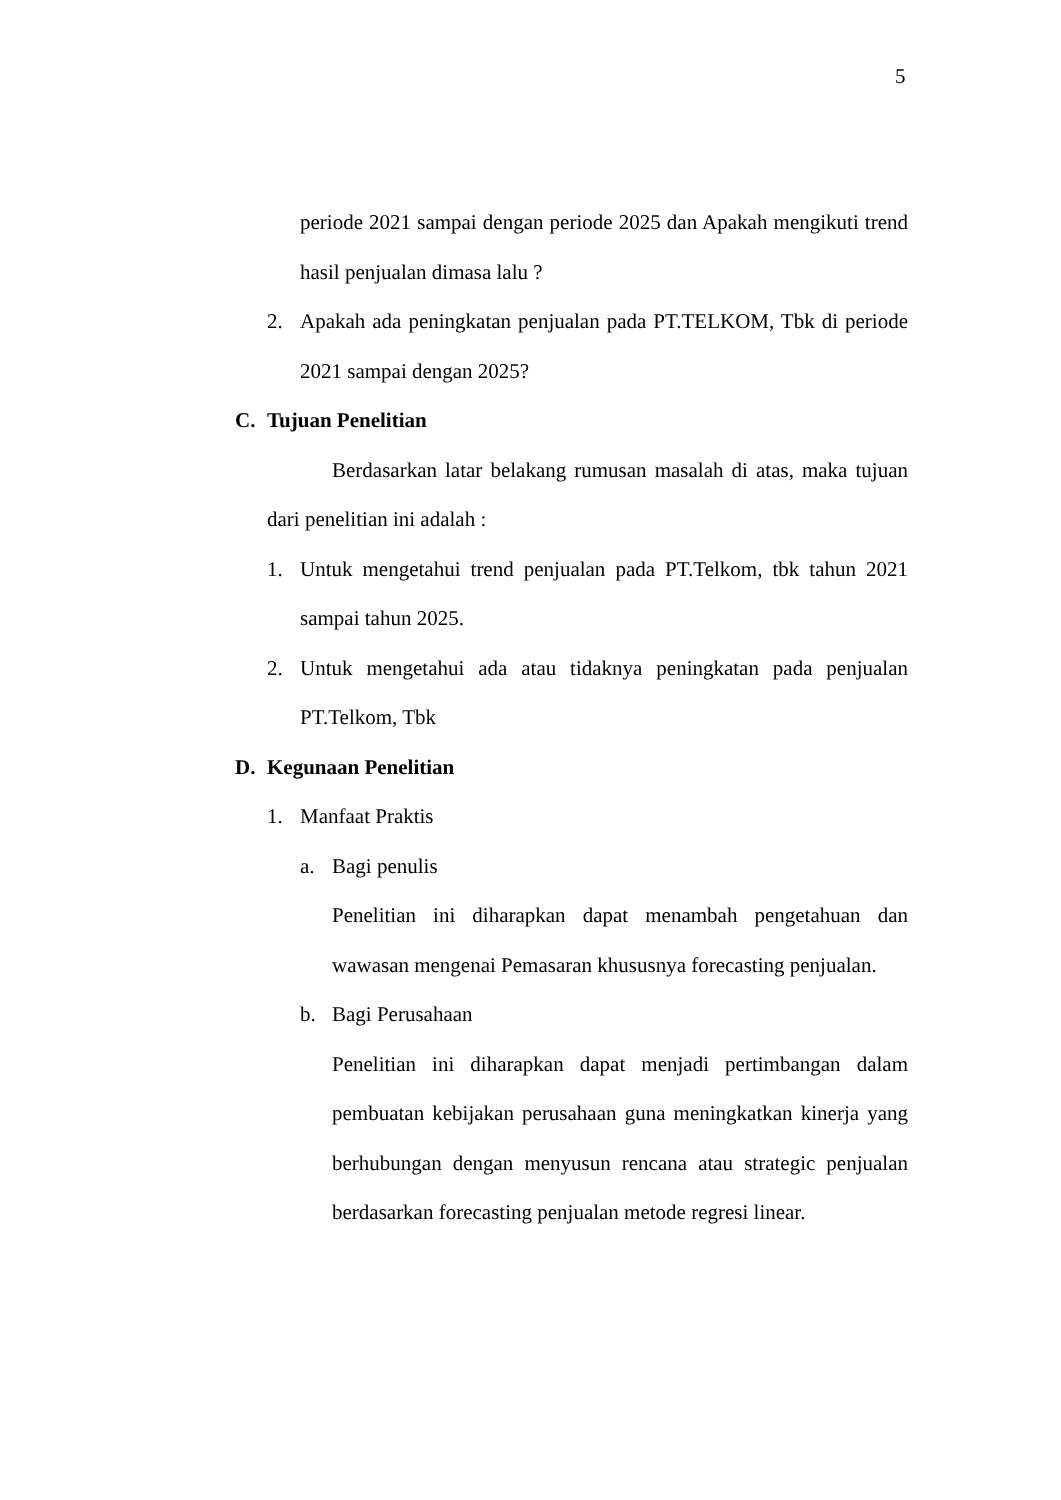5
periode 2021 sampai dengan periode 2025 dan Apakah mengikuti trend hasil penjualan dimasa lalu ?
2. Apakah ada peningkatan penjualan pada PT.TELKOM, Tbk di periode 2021 sampai dengan 2025?
C. Tujuan Penelitian
Berdasarkan latar belakang rumusan masalah di atas, maka tujuan dari penelitian ini adalah :
1. Untuk mengetahui trend penjualan pada PT.Telkom, tbk tahun 2021 sampai tahun 2025.
2. Untuk mengetahui ada atau tidaknya peningkatan pada penjualan PT.Telkom, Tbk
D. Kegunaan Penelitian
1. Manfaat Praktis
a. Bagi penulis
Penelitian ini diharapkan dapat menambah pengetahuan dan wawasan mengenai Pemasaran khususnya forecasting penjualan.
b. Bagi Perusahaan
Penelitian ini diharapkan dapat menjadi pertimbangan dalam pembuatan kebijakan perusahaan guna meningkatkan kinerja yang berhubungan dengan menyusun rencana atau strategic penjualan berdasarkan forecasting penjualan metode regresi linear.